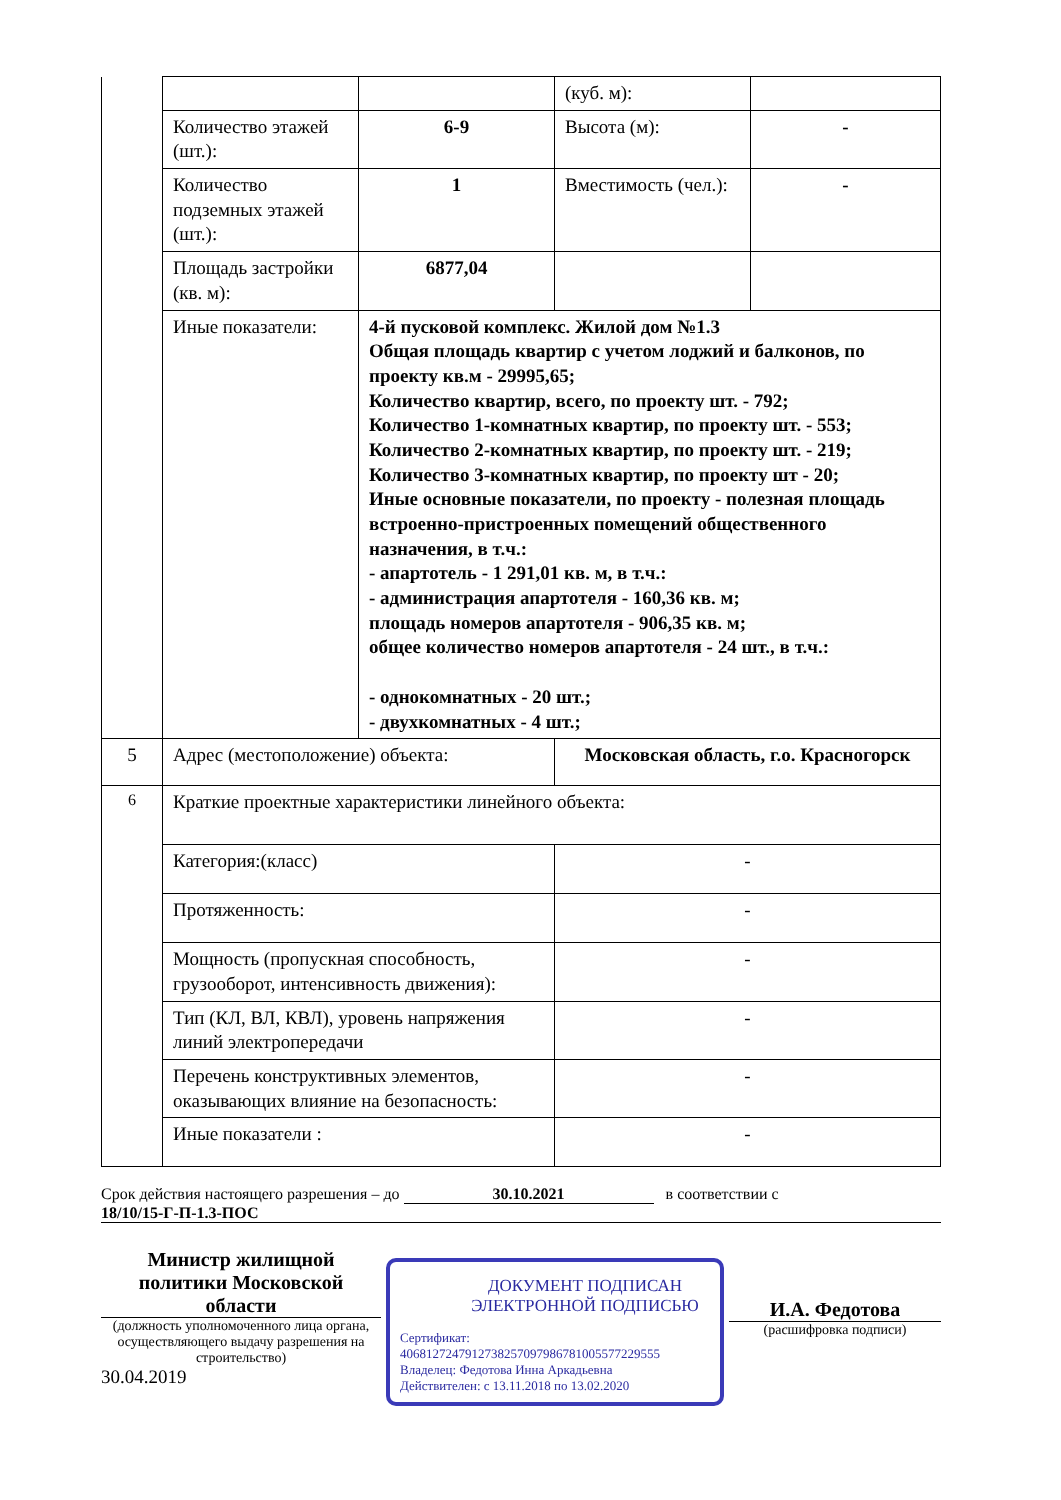| | | | (куб. м): | |
| | Количество этажей (шт.): | 6-9 | Высота (м): | - |
| | Количество подземных этажей (шт.): | 1 | Вместимость (чел.): | - |
| | Площадь застройки (кв. м): | 6877,04 | | |
| | Иные показатели: | 4-й пусковой комплекс. Жилой дом №1.3 Общая площадь квартир с учетом лоджий и балконов, по проекту кв.м - 29995,65; Количество квартир, всего, по проекту шт. - 792; Количество 1-комнатных квартир, по проекту шт. - 553; Количество 2-комнатных квартир, по проекту шт. - 219; Количество 3-комнатных квартир, по проекту шт - 20; Иные основные показатели, по проекту - полезная площадь встроенно-пристроенных помещений общественного назначения, в т.ч.: - апартотель - 1 291,01 кв. м, в т.ч.: - администрация апартотеля - 160,36 кв. м; площадь номеров апартотеля - 906,35 кв. м; общее количество номеров апартотеля - 24 шт., в т.ч.: - однокомнатных - 20 шт.; - двухкомнатных - 4 шт.; | | |
| 5 | Адрес (местоположение) объекта: | | Московская область, г.о. Красногорск | |
| 6 | Краткие проектные характеристики линейного объекта: | | | |
| | Категория:(класс) | | - | |
| | Протяженность: | | - | |
| | Мощность (пропускная способность, грузооборот, интенсивность движения): | | - | |
| | Тип (КЛ, ВЛ, КВЛ), уровень напряжения линий электропередачи | | - | |
| | Перечень конструктивных элементов, оказывающих влияние на безопасность: | | - | |
| | Иные показатели : | | - | |
Срок действия настоящего разрешения – до 30.10.2021 в соответствии с
18/10/15-Г-П-1.3-ПОС
Министр жилищной политики Московской области
(должность уполномоченного лица органа, осуществляющего выдачу разрешения на строительство)
30.04.2019
ДОКУМЕНТ ПОДПИСАН ЭЛЕКТРОННОЙ ПОДПИСЬЮ
Сертификат:
4068127247912738257097986781005577229555
Владелец: Федотова Инна Аркадьевна
Действителен: с 13.11.2018 по 13.02.2020
И.А. Федотова
(расшифровка подписи)